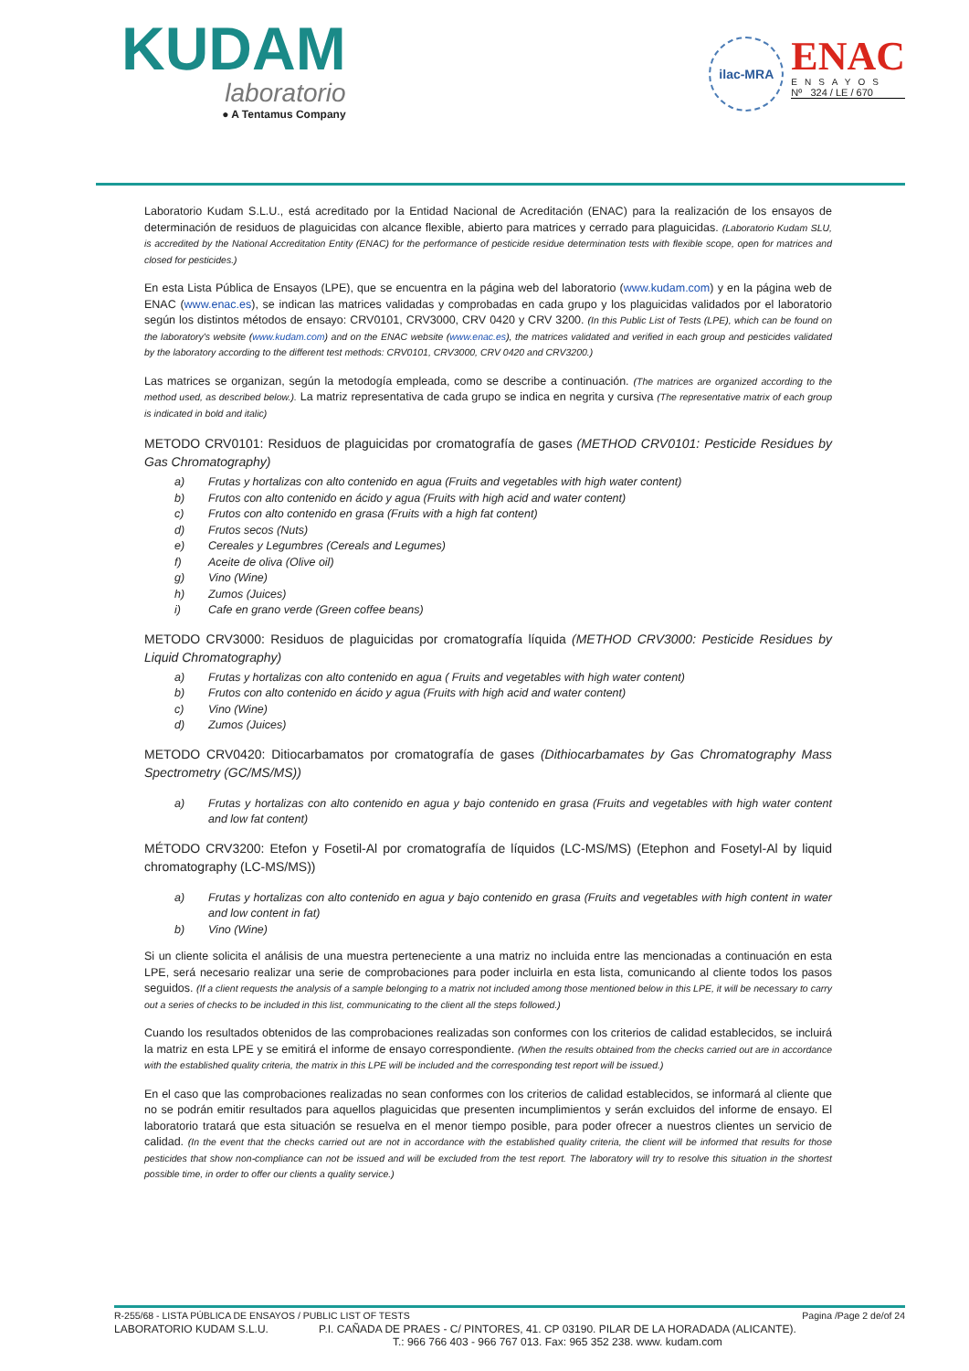KUDAM
laboratorio
● A Tentamus Company
ilac-MRA
ENAC
ENSAYOS
Nº 324 / LE / 670
Laboratorio Kudam S.L.U., está acreditado por la Entidad Nacional de Acreditación (ENAC) para la realización de los ensayos de determinación de residuos de plaguicidas con alcance flexible, abierto para matrices y cerrado para plaguicidas. (Laboratorio Kudam SLU, is accredited by the National Accreditation Entity (ENAC) for the performance of pesticide residue determination tests with flexible scope, open for matrices and closed for pesticides.)
En esta Lista Pública de Ensayos (LPE), que se encuentra en la página web del laboratorio (www.kudam.com) y en la página web de ENAC (www.enac.es), se indican las matrices validadas y comprobadas en cada grupo y los plaguicidas validados por el laboratorio según los distintos métodos de ensayo: CRV0101, CRV3000, CRV 0420 y CRV 3200. (In this Public List of Tests (LPE), which can be found on the laboratory's website (www.kudam.com) and on the ENAC website (www.enac.es), the matrices validated and verified in each group and pesticides validated by the laboratory according to the different test methods: CRV0101, CRV3000, CRV 0420 and CRV3200.)
Las matrices se organizan, según la metodogía empleada, como se describe a continuación. (The matrices are organized according to the method used, as described below.). La matriz representativa de cada grupo se indica en negrita y cursiva (The representative matrix of each group is indicated in bold and italic)
METODO CRV0101: Residuos de plaguicidas por cromatografía de gases (METHOD CRV0101: Pesticide Residues by Gas Chromatography)
a) Frutas y hortalizas con alto contenido en agua (Fruits and vegetables with high water content)
b) Frutos con alto contenido en ácido y agua (Fruits with high acid and water content)
c) Frutos con alto contenido en grasa (Fruits with a high fat content)
d) Frutos secos (Nuts)
e) Cereales y Legumbres (Cereals and Legumes)
f) Aceite de oliva (Olive oil)
g) Vino (Wine)
h) Zumos (Juices)
i) Cafe en grano verde (Green coffee beans)
METODO CRV3000: Residuos de plaguicidas por cromatografía líquida (METHOD CRV3000: Pesticide Residues by Liquid Chromatography)
a) Frutas y hortalizas con alto contenido en agua ( Fruits and vegetables with high water content)
b) Frutos con alto contenido en ácido y agua (Fruits with high acid and water content)
c) Vino (Wine)
d) Zumos (Juices)
METODO CRV0420: Ditiocarbamatos por cromatografía de gases (Dithiocarbamates by Gas Chromatography Mass Spectrometry (GC/MS/MS))
a) Frutas y hortalizas con alto contenido en agua y bajo contenido en grasa (Fruits and vegetables with high water content and low fat content)
MÉTODO CRV3200: Etefon y Fosetil-Al por cromatografía de líquidos (LC-MS/MS) (Etephon and Fosetyl-Al by liquid chromatography (LC-MS/MS))
a) Frutas y hortalizas con alto contenido en agua y bajo contenido en grasa (Fruits and vegetables with high content in water and low content in fat)
b) Vino (Wine)
Si un cliente solicita el análisis de una muestra perteneciente a una matriz no incluida entre las mencionadas a continuación en esta LPE, será necesario realizar una serie de comprobaciones para poder incluirla en esta lista, comunicando al cliente todos los pasos seguidos. (If a client requests the analysis of a sample belonging to a matrix not included among those mentioned below in this LPE, it will be necessary to carry out a series of checks to be included in this list, communicating to the client all the steps followed.)
Cuando los resultados obtenidos de las comprobaciones realizadas son conformes con los criterios de calidad establecidos, se incluirá la matriz en esta LPE y se emitirá el informe de ensayo correspondiente. (When the results obtained from the checks carried out are in accordance with the established quality criteria, the matrix in this LPE will be included and the corresponding test report will be issued.)
En el caso que las comprobaciones realizadas no sean conformes con los criterios de calidad establecidos, se informará al cliente que no se podrán emitir resultados para aquellos plaguicidas que presenten incumplimientos y serán excluidos del informe de ensayo. El laboratorio tratará que esta situación se resuelva en el menor tiempo posible, para poder ofrecer a nuestros clientes un servicio de calidad. (In the event that the checks carried out are not in accordance with the established quality criteria, the client will be informed that results for those pesticides that show non-compliance can not be issued and will be excluded from the test report. The laboratory will try to resolve this situation in the shortest possible time, in order to offer our clients a quality service.)
R-255/68 - LISTA PÚBLICA DE ENSAYOS / PUBLIC LIST OF TESTS Pagina /Page 2 de/of 24
LABORATORIO KUDAM S.L.U. P.I. CAÑADA DE PRAES - C/ PINTORES, 41. CP 03190. PILAR DE LA HORADADA (ALICANTE).
T.: 966 766 403 - 966 767 013. Fax: 965 352 238. www. kudam.com